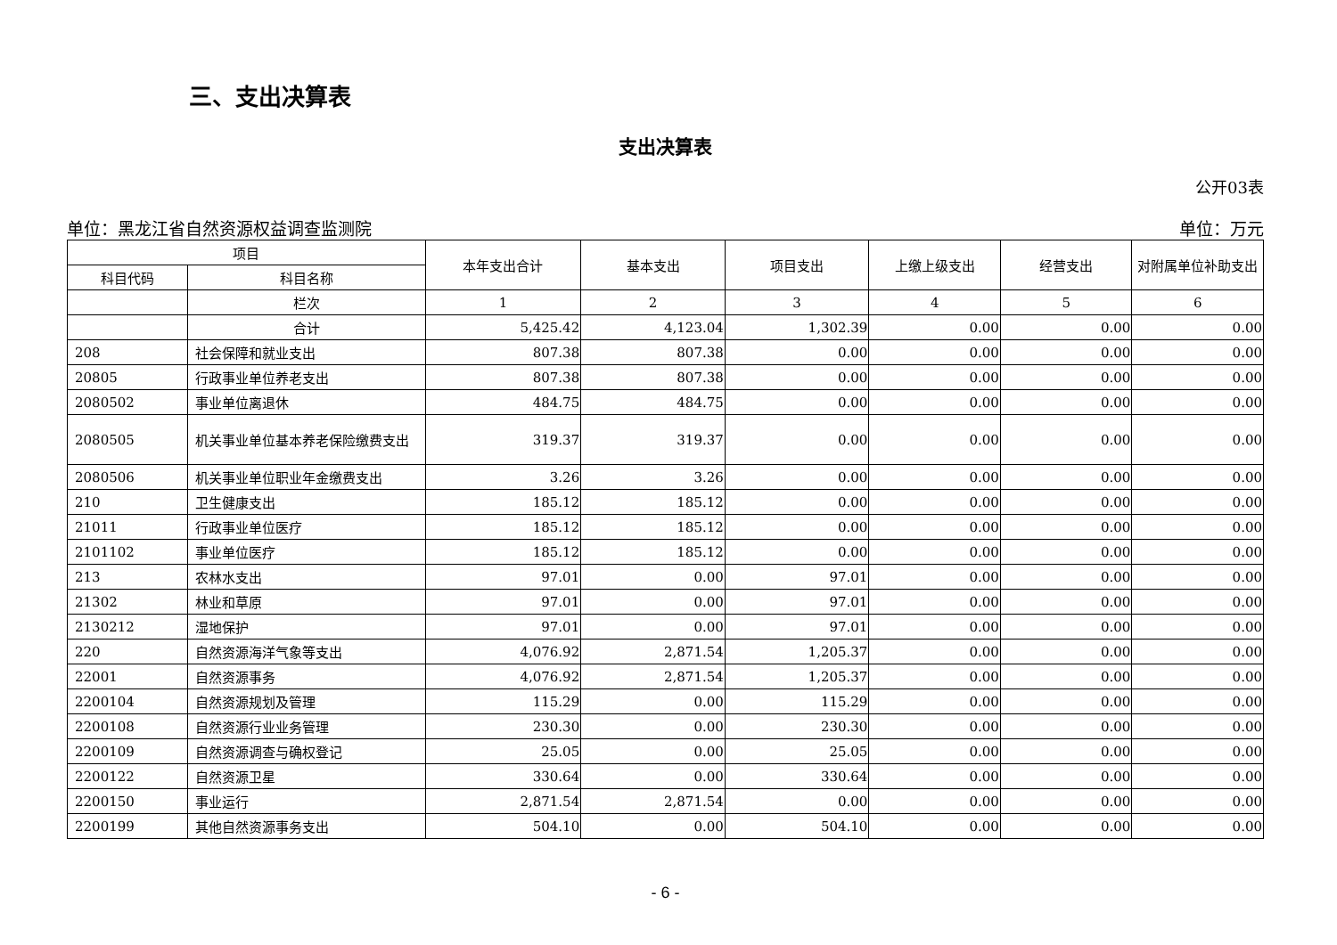三、支出决算表
支出决算表
公开03表
单位：黑龙江省自然资源权益调查监测院 单位：万元
| 项目 | | 本年支出合计 | 基本支出 | 项目支出 | 上缴上级支出 | 经营支出 | 对附属单位补助支出 |
| --- | --- | --- | --- | --- | --- | --- | --- |
| 科目代码 | 科目名称 | | | | | | |
| | 栏次 | 1 | 2 | 3 | 4 | 5 | 6 |
| | 合计 | 5,425.42 | 4,123.04 | 1,302.39 | 0.00 | 0.00 | 0.00 |
| 208 | 社会保障和就业支出 | 807.38 | 807.38 | 0.00 | 0.00 | 0.00 | 0.00 |
| 20805 | 行政事业单位养老支出 | 807.38 | 807.38 | 0.00 | 0.00 | 0.00 | 0.00 |
| 2080502 | 事业单位离退休 | 484.75 | 484.75 | 0.00 | 0.00 | 0.00 | 0.00 |
| 2080505 | 机关事业单位基本养老保险缴费支出 | 319.37 | 319.37 | 0.00 | 0.00 | 0.00 | 0.00 |
| 2080506 | 机关事业单位职业年金缴费支出 | 3.26 | 3.26 | 0.00 | 0.00 | 0.00 | 0.00 |
| 210 | 卫生健康支出 | 185.12 | 185.12 | 0.00 | 0.00 | 0.00 | 0.00 |
| 21011 | 行政事业单位医疗 | 185.12 | 185.12 | 0.00 | 0.00 | 0.00 | 0.00 |
| 2101102 | 事业单位医疗 | 185.12 | 185.12 | 0.00 | 0.00 | 0.00 | 0.00 |
| 213 | 农林水支出 | 97.01 | 0.00 | 97.01 | 0.00 | 0.00 | 0.00 |
| 21302 | 林业和草原 | 97.01 | 0.00 | 97.01 | 0.00 | 0.00 | 0.00 |
| 2130212 | 湿地保护 | 97.01 | 0.00 | 97.01 | 0.00 | 0.00 | 0.00 |
| 220 | 自然资源海洋气象等支出 | 4,076.92 | 2,871.54 | 1,205.37 | 0.00 | 0.00 | 0.00 |
| 22001 | 自然资源事务 | 4,076.92 | 2,871.54 | 1,205.37 | 0.00 | 0.00 | 0.00 |
| 2200104 | 自然资源规划及管理 | 115.29 | 0.00 | 115.29 | 0.00 | 0.00 | 0.00 |
| 2200108 | 自然资源行业业务管理 | 230.30 | 0.00 | 230.30 | 0.00 | 0.00 | 0.00 |
| 2200109 | 自然资源调查与确权登记 | 25.05 | 0.00 | 25.05 | 0.00 | 0.00 | 0.00 |
| 2200122 | 自然资源卫星 | 330.64 | 0.00 | 330.64 | 0.00 | 0.00 | 0.00 |
| 2200150 | 事业运行 | 2,871.54 | 2,871.54 | 0.00 | 0.00 | 0.00 | 0.00 |
| 2200199 | 其他自然资源事务支出 | 504.10 | 0.00 | 504.10 | 0.00 | 0.00 | 0.00 |
- 6 -